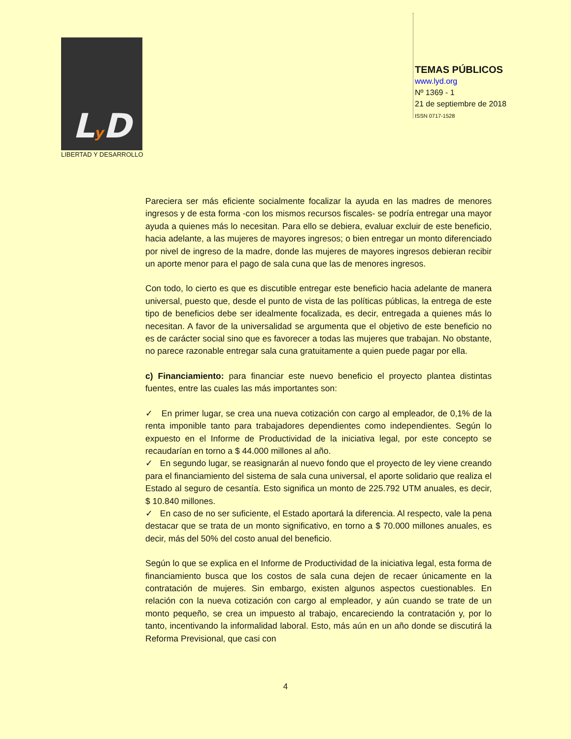Ly D
LIBERTAD Y DESARROLLO
TEMAS PÚBLICOS
www.lyd.org
Nº 1369 - 1
21 de septiembre de 2018
ISSN 0717-1528
Pareciera ser más eficiente socialmente focalizar la ayuda en las madres de menores ingresos y de esta forma -con los mismos recursos fiscales- se podría entregar una mayor ayuda a quienes más lo necesitan. Para ello se debiera, evaluar excluir de este beneficio, hacia adelante, a las mujeres de mayores ingresos; o bien entregar un monto diferenciado por nivel de ingreso de la madre, donde las mujeres de mayores ingresos debieran recibir un aporte menor para el pago de sala cuna que las de menores ingresos.
Con todo, lo cierto es que es discutible entregar este beneficio hacia adelante de manera universal, puesto que, desde el punto de vista de las políticas públicas, la entrega de este tipo de beneficios debe ser idealmente focalizada, es decir, entregada a quienes más lo necesitan. A favor de la universalidad se argumenta que el objetivo de este beneficio no es de carácter social sino que es favorecer a todas las mujeres que trabajan. No obstante, no parece razonable entregar sala cuna gratuitamente a quien puede pagar por ella.
c) Financiamiento: para financiar este nuevo beneficio el proyecto plantea distintas fuentes, entre las cuales las más importantes son:
✓ En primer lugar, se crea una nueva cotización con cargo al empleador, de 0,1% de la renta imponible tanto para trabajadores dependientes como independientes. Según lo expuesto en el Informe de Productividad de la iniciativa legal, por este concepto se recaudarían en torno a $ 44.000 millones al año.
✓ En segundo lugar, se reasignarán al nuevo fondo que el proyecto de ley viene creando para el financiamiento del sistema de sala cuna universal, el aporte solidario que realiza el Estado al seguro de cesantía. Esto significa un monto de 225.792 UTM anuales, es decir, $ 10.840 millones.
✓ En caso de no ser suficiente, el Estado aportará la diferencia. Al respecto, vale la pena destacar que se trata de un monto significativo, en torno a $ 70.000 millones anuales, es decir, más del 50% del costo anual del beneficio.
Según lo que se explica en el Informe de Productividad de la iniciativa legal, esta forma de financiamiento busca que los costos de sala cuna dejen de recaer únicamente en la contratación de mujeres. Sin embargo, existen algunos aspectos cuestionables. En relación con la nueva cotización con cargo al empleador, y aún cuando se trate de un monto pequeño, se crea un impuesto al trabajo, encareciendo la contratación y, por lo tanto, incentivando la informalidad laboral. Esto, más aún en un año donde se discutirá la Reforma Previsional, que casi con
4